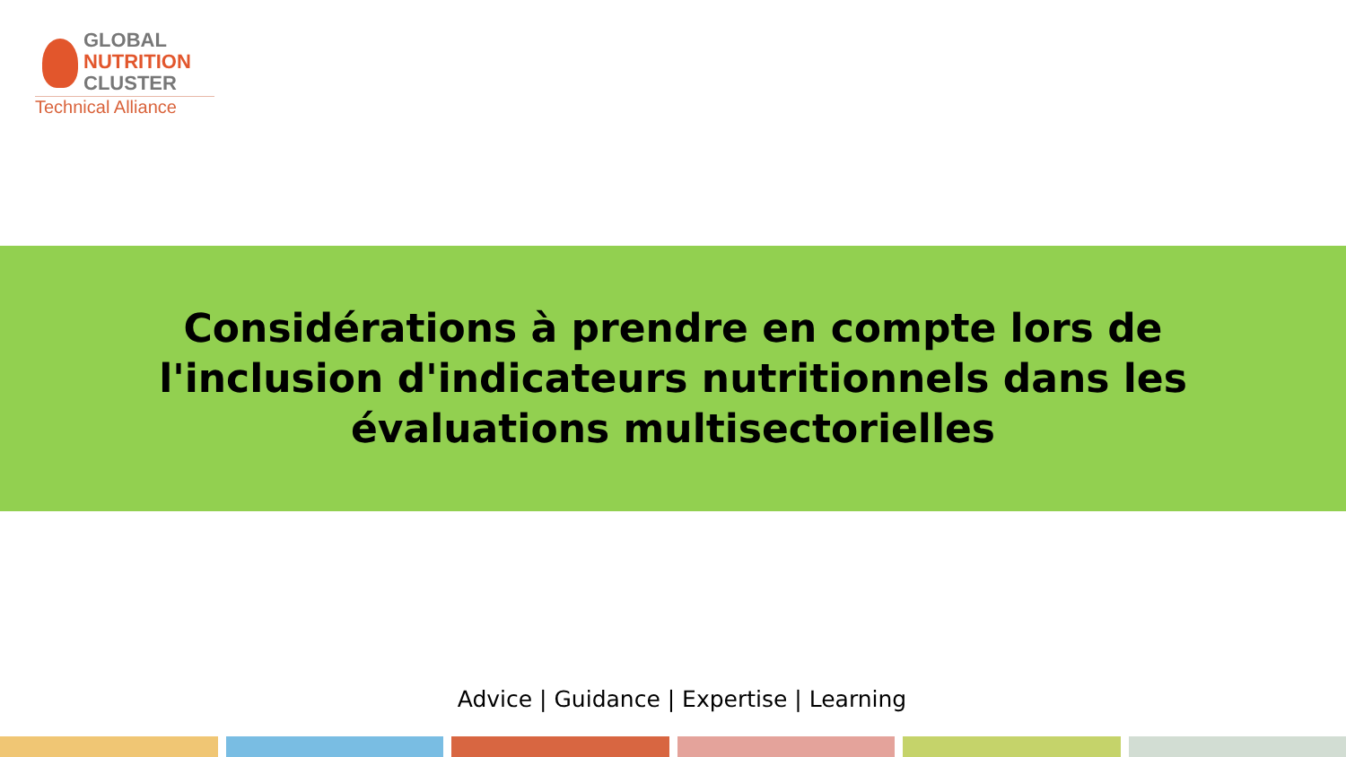GLOBAL
NUTRITION
CLUSTER
Technical Alliance
Considérations à prendre en compte lors de l'inclusion d'indicateurs nutritionnels dans les évaluations multisectorielles
Advice | Guidance | Expertise | Learning